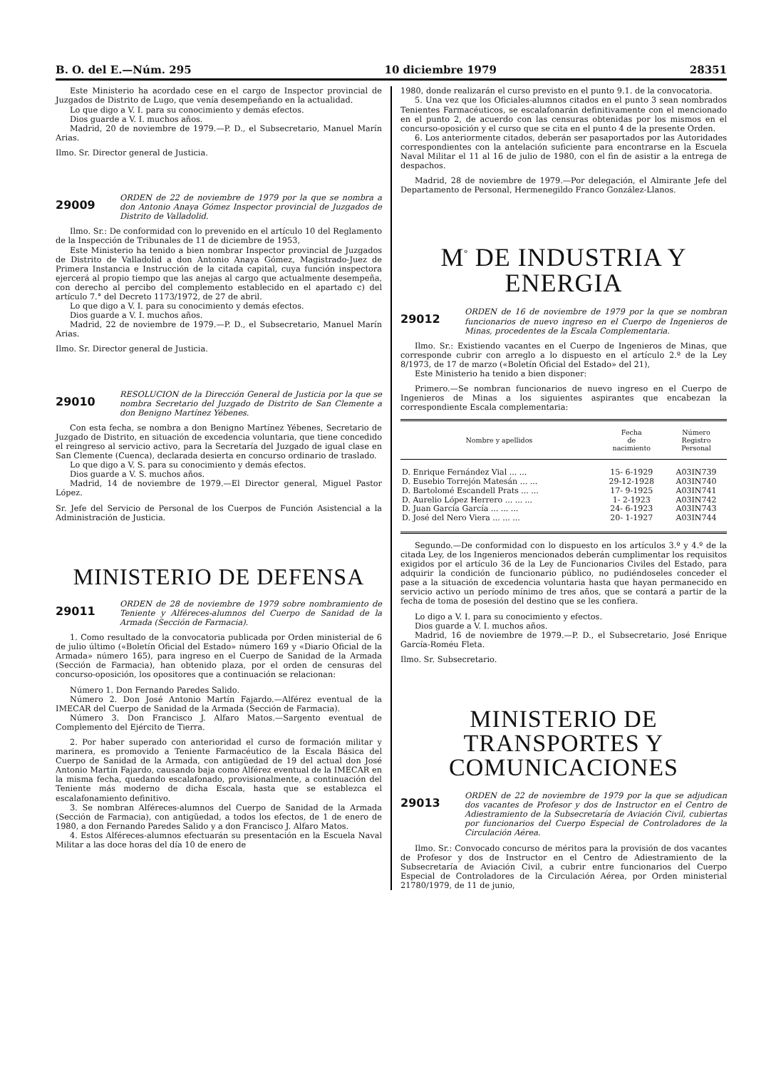B. O. del E.—Núm. 295 10 diciembre 1979 28351
Este Ministerio ha acordado cese en el cargo de Inspector provincial de Juzgados de Distrito de Lugo, que venía desempeñando en la actualidad.
Lo que digo a V. I. para su conocimiento y demás efectos.
Dios guarde a V. I. muchos años.
Madrid, 20 de noviembre de 1979.—P. D., el Subsecretario, Manuel Marín Arias.
Ilmo. Sr. Director general de Justicia.
29009 ORDEN de 22 de noviembre de 1979 por la que se nombra a don Antonio Anaya Gómez Inspector provincial de Juzgados de Distrito de Valladolid.
Ilmo. Sr.: De conformidad con lo prevenido en el artículo 10 del Reglamento de la Inspección de Tribunales de 11 de diciembre de 1953,
Este Ministerio ha tenido a bien nombrar Inspector provincial de Juzgados de Distrito de Valladolid a don Antonio Anaya Gómez, Magistrado-Juez de Primera Instancia e Instrucción de la citada capital, cuya función inspectora ejercerá al propio tiempo que las anejas al cargo que actualmente desempeña, con derecho al percibo del complemento establecido en el apartado c) del artículo 7.° del Decreto 1173/1972, de 27 de abril.
Lo que digo a V. I. para su conocimiento y demás efectos.
Dios guarde a V. I. muchos años.
Madrid, 22 de noviembre de 1979.—P. D., el Subsecretario, Manuel Marín Arias.
Ilmo. Sr. Director general de Justicia.
29010 RESOLUCION de la Dirección General de Justicia por la que se nombra Secretario del Juzgado de Distrito de San Clemente a don Benigno Martínez Yébenes.
Con esta fecha, se nombra a don Benigno Martínez Yébenes, Secretario de Juzgado de Distrito, en situación de excedencia voluntaria, que tiene concedido el reingreso al servicio activo, para la Secretaría del Juzgado de igual clase en San Clemente (Cuenca), declarada desierta en concurso ordinario de traslado.
Lo que digo a V. S. para su conocimiento y demás efectos.
Dios guarde a V. S. muchos años.
Madrid, 14 de noviembre de 1979.—El Director general, Miguel Pastor López.
Sr. Jefe del Servicio de Personal de los Cuerpos de Función Asistencial a la Administración de Justicia.
MINISTERIO DE DEFENSA
29011 ORDEN de 28 de noviembre de 1979 sobre nombramiento de Teniente y Alféreces-alumnos del Cuerpo de Sanidad de la Armada (Sección de Farmacia).
1. Como resultado de la convocatoria publicada por Orden ministerial de 6 de julio último («Boletín Oficial del Estado» número 169 y «Diario Oficial de la Armada» número 165), para ingreso en el Cuerpo de Sanidad de la Armada (Sección de Farmacia), han obtenido plaza, por el orden de censuras del concurso-oposición, los opositores que a continuación se relacionan:
Número 1. Don Fernando Paredes Salido.
Número 2. Don José Antonio Martín Fajardo.—Alférez eventual de la IMECAR del Cuerpo de Sanidad de la Armada (Sección de Farmacia).
Número 3. Don Francisco J. Alfaro Matos.—Sargento eventual de Complemento del Ejército de Tierra.
2. Por haber superado con anterioridad el curso de formación militar y marinera, es promovido a Teniente Farmacéutico de la Escala Básica del Cuerpo de Sanidad de la Armada, con antigüedad de 19 del actual don José Antonio Martín Fajardo, causando baja como Alférez eventual de la IMECAR en la misma fecha, quedando escalafonado, provisionalmente, a continuación del Teniente más moderno de dicha Escala, hasta que se establezca el escalafonamiento definitivo.
3. Se nombran Alféreces-alumnos del Cuerpo de Sanidad de la Armada (Sección de Farmacia), con antigüedad, a todos los efectos, de 1 de enero de 1980, a don Fernando Paredes Salido y a don Francisco J. Alfaro Matos.
4. Estos Alféreces-alumnos efectuarán su presentación en la Escuela Naval Militar a las doce horas del día 10 de enero de
1980, donde realizarán el curso previsto en el punto 9.1. de la convocatoria.
5. Una vez que los Oficiales-alumnos citados en el punto 3 sean nombrados Tenientes Farmacéuticos, se escalafonarán definitivamente con el mencionado en el punto 2, de acuerdo con las censuras obtenidas por los mismos en el concurso-oposición y el curso que se cita en el punto 4 de la presente Orden.
6. Los anteriormente citados, deberán ser pasaportados por las Autoridades correspondientes con la antelación suficiente para encontrarse en la Escuela Naval Militar el 11 al 16 de julio de 1980, con el fin de asistir a la entrega de despachos.
Madrid, 28 de noviembre de 1979.—Por delegación, el Almirante Jefe del Departamento de Personal, Hermenegildo Franco González-Llanos.
M<sup>º</sup> DE INDUSTRIA Y ENERGIA
29012 ORDEN de 16 de noviembre de 1979 por la que se nombran funcionarios de nuevo ingreso en el Cuerpo de Ingenieros de Minas, procedentes de la Escala Complementaria.
Ilmo. Sr.: Existiendo vacantes en el Cuerpo de Ingenieros de Minas, que corresponde cubrir con arreglo a lo dispuesto en el artículo 2.º de la Ley 8/1973, de 17 de marzo («Boletín Oficial del Estado» del 21),
Este Ministerio ha tenido a bien disponer:
Primero.—Se nombran funcionarios de nuevo ingreso en el Cuerpo de Ingenieros de Minas a los siguientes aspirantes que encabezan la correspondiente Escala complementaria:
| Nombre y apellidos | Fecha de nacimiento | Número Registro Personal |
| --- | --- | --- |
| D. Enrique Fernández Vial ... ... | 15- 6-1929 | A03IN739 |
| D. Eusebio Torrejón Matesán ... ... | 29-12-1928 | A03IN740 |
| D. Bartolomé Escandell Prats ... ... | 17- 9-1925 | A03IN741 |
| D. Aurelio López Herrero ... ... ... | 1- 2-1923 | A03IN742 |
| D. Juan García García ... ... ... | 24- 6-1923 | A03IN743 |
| D. José del Nero Viera ... ... ... | 20- 1-1927 | A03IN744 |
Segundo.—De conformidad con lo dispuesto en los artículos 3.º y 4.º de la citada Ley, de los Ingenieros mencionados deberán cumplimentar los requisitos exigidos por el artículo 36 de la Ley de Funcionarios Civiles del Estado, para adquirir la condición de funcionario público, no pudiéndoseles conceder el pase a la situación de excedencia voluntaria hasta que hayan permanecido en servicio activo un período mínimo de tres años, que se contará a partir de la fecha de toma de posesión del destino que se les confiera.
Lo digo a V. I. para su conocimiento y efectos.
Dios guarde a V. I. muchos años.
Madrid, 16 de noviembre de 1979.—P. D., el Subsecretario, José Enrique García-Roméu Fleta.
Ilmo. Sr. Subsecretario.
MINISTERIO DE TRANSPORTES Y COMUNICACIONES
29013 ORDEN de 22 de noviembre de 1979 por la que se adjudican dos vacantes de Profesor y dos de Instructor en el Centro de Adiestramiento de la Subsecretaría de Aviación Civil, cubiertas por funcionarios del Cuerpo Especial de Controladores de la Circulación Aérea.
Ilmo. Sr.: Convocado concurso de méritos para la provisión de dos vacantes de Profesor y dos de Instructor en el Centro de Adiestramiento de la Subsecretaría de Aviación Civil, a cubrir entre funcionarios del Cuerpo Especial de Controladores de la Circulación Aérea, por Orden ministerial 21780/1979, de 11 de junio,